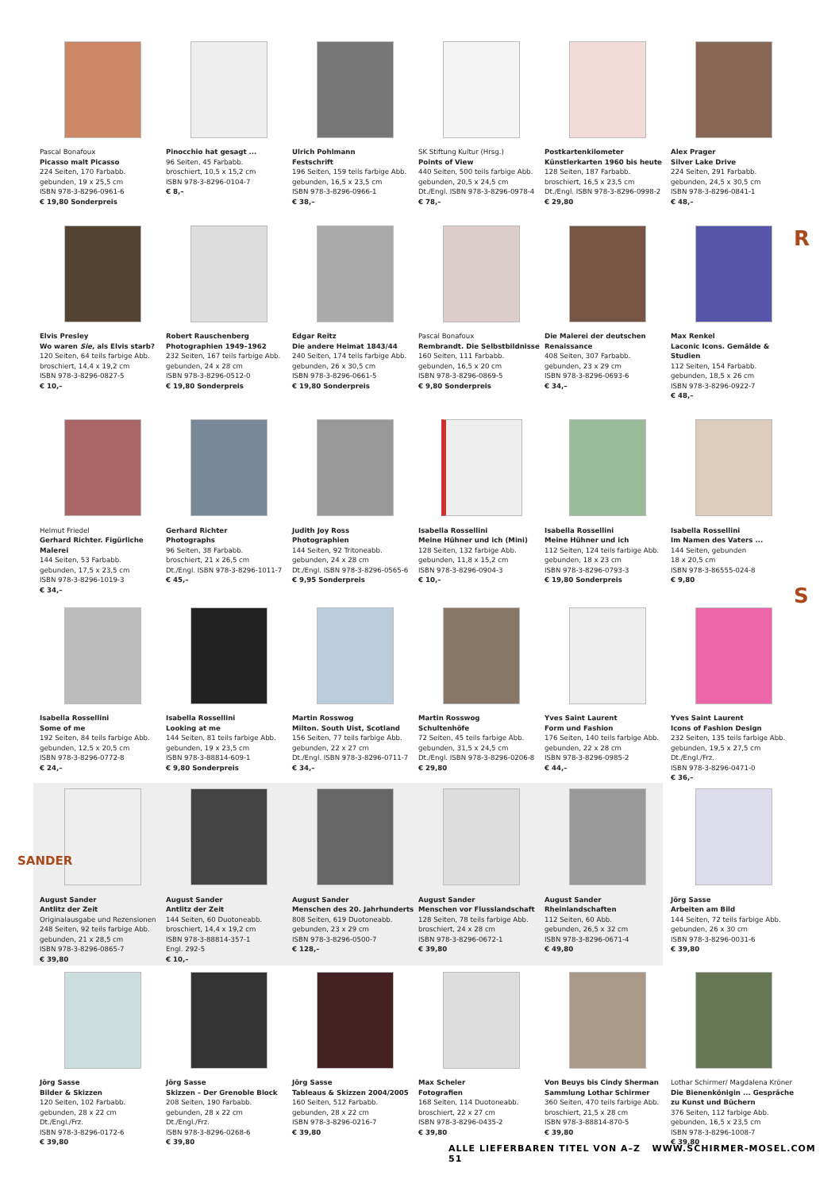Pascal Bonafoux
Picasso malt Picasso
224 Seiten, 170 Farbabb.
gebunden, 19 x 25,5 cm
ISBN 978-3-8296-0961-6
€ 19,80 Sonderpreis
Pinocchio hat gesagt ...
96 Seiten, 45 Farbabb.
broschiert, 10,5 x 15,2 cm
ISBN 978-3-8296-0104-7
€ 8,–
Ulrich Pohlmann
Festschrift
196 Seiten, 159 teils farbige Abb.
gebunden, 16,5 x 23,5 cm
ISBN 978-3-8296-0966-1
€ 38,–
SK Stiftung Kultur (Hrsg.)
Points of View
440 Seiten, 500 teils farbige Abb.
gebunden, 20,5 x 24,5 cm
Dt./Engl. ISBN 978-3-8296-0978-4
€ 78,–
Postkartenkilometer
Künstlerkarten 1960 bis heute
128 Seiten, 187 Farbabb.
broschiert, 16,5 x 23,5 cm
Dt./Engl. ISBN 978-3-8296-0998-2
€ 29,80
Alex Prager
Silver Lake Drive
224 Seiten, 291 Farbabb.
gebunden, 24,5 x 30,5 cm
ISBN 978-3-8296-0841-1
€ 48,–
R
Elvis Presley
Wo waren Sie, als Elvis starb?
120 Seiten, 64 teils farbige Abb.
broschiert, 14,4 x 19,2 cm
ISBN 978-3-8296-0827-5
€ 10,–
Robert Rauschenberg
Photographien 1949–1962
232 Seiten, 167 teils farbige Abb.
gebunden, 24 x 28 cm
ISBN 978-3-8296-0512-0
€ 19,80 Sonderpreis
Edgar Reitz
Die andere Heimat 1843/44
240 Seiten, 174 teils farbige Abb.
gebunden, 26 x 30,5 cm
ISBN 978-3-8296-0661-5
€ 19,80 Sonderpreis
Pascal Bonafoux
Rembrandt. Die Selbstbildnisse
160 Seiten, 111 Farbabb.
gebunden, 16,5 x 20 cm
ISBN 978-3-8296-0869-5
€ 9,80 Sonderpreis
Die Malerei der deutschen
Renaissance
408 Seiten, 307 Farbabb.
gebunden, 23 x 29 cm
ISBN 978-3-8296-0693-6
€ 34,–
Max Renkel
Laconic Icons. Gemälde & Studien
112 Seiten, 154 Farbabb.
gebunden, 18,5 x 26 cm
ISBN 978-3-8296-0922-7
€ 48,–
Helmut Friedel
Gerhard Richter. Figürliche Malerei
144 Seiten, 53 Farbabb.
gebunden, 17,5 x 23,5 cm
ISBN 978-3-8296-1019-3
€ 34,–
Gerhard Richter
Photographs
96 Seiten, 38 Farbabb.
broschiert, 21 x 26,5 cm
Dt./Engl. ISBN 978-3-8296-1011-7
€ 45,–
Judith Joy Ross
Photographien
144 Seiten, 92 Tritoneabb.
gebunden, 24 x 28 cm
Dt./Engl. ISBN 978-3-8296-0565-6
€ 9,95 Sonderpreis
Isabella Rossellini
Meine Hühner und ich (Mini)
128 Seiten, 132 farbige Abb.
gebunden, 11,8 x 15,2 cm
ISBN 978-3-8296-0904-3
€ 10,–
Isabella Rossellini
Meine Hühner und ich
112 Seiten, 124 teils farbige Abb.
gebunden, 18 x 23 cm
ISBN 978-3-8296-0793-3
€ 19,80 Sonderpreis
Isabella Rossellini
Im Namen des Vaters ...
144 Seiten, gebunden
18 x 20,5 cm
ISBN 978-3-86555-024-8
€ 9,80
S
Isabella Rossellini
Some of me
192 Seiten, 84 teils farbige Abb.
gebunden, 12,5 x 20,5 cm
ISBN 978-3-8296-0772-8
€ 24,–
Isabella Rossellini
Looking at me
144 Seiten, 81 teils farbige Abb.
gebunden, 19 x 23,5 cm
ISBN 978-3-88814-609-1
€ 9,80 Sonderpreis
Martin Rosswog
Milton. South Uist, Scotland
156 Seiten, 77 teils farbige Abb.
gebunden, 22 x 27 cm
Dt./Engl. ISBN 978-3-8296-0711-7
€ 34,–
Martin Rosswog
Schultenhöfe
72 Seiten, 45 teils farbige Abb.
gebunden, 31,5 x 24,5 cm
Dt./Engl. ISBN 978-3-8296-0206-8
€ 29,80
Yves Saint Laurent
Form und Fashion
176 Seiten, 140 teils farbige Abb.
gebunden, 22 x 28 cm
ISBN 978-3-8296-0985-2
€ 44,–
Yves Saint Laurent
Icons of Fashion Design
232 Seiten, 135 teils farbige Abb.
gebunden, 19,5 x 27,5 cm
Dt./Engl./Frz.
ISBN 978-3-8296-0471-0
€ 36,–
SANDER
August Sander
Antlitz der Zeit
Originalausgabe und Rezensionen
248 Seiten, 92 teils farbige Abb.
gebunden, 21 x 28,5 cm
ISBN 978-3-8296-0865-7
€ 39,80
August Sander
Antlitz der Zeit
144 Seiten, 60 Duotoneabb.
broschiert, 14,4 x 19,2 cm
ISBN 978-3-88814-357-1
Engl. 292-5
€ 10,–
August Sander
Menschen des 20. Jahrhunderts
808 Seiten, 619 Duotoneabb.
gebunden, 23 x 29 cm
ISBN 978-3-8296-0500-7
€ 128,–
August Sander
Menschen vor Flusslandschaft
128 Seiten, 78 teils farbige Abb.
broschiert, 24 x 28 cm
ISBN 978-3-8296-0672-1
€ 39,80
August Sander
Rheinlandschaften
112 Seiten, 60 Abb.
gebunden, 26,5 x 32 cm
ISBN 978-3-8296-0671-4
€ 49,80
Jörg Sasse
Arbeiten am Bild
144 Seiten, 72 teils farbige Abb.
gebunden, 26 x 30 cm
ISBN 978-3-8296-0031-6
€ 39,80
Jörg Sasse
Bilder & Skizzen
120 Seiten, 102 Farbabb.
gebunden, 28 x 22 cm
Dt./Engl./Frz.
ISBN 978-3-8296-0172-6
€ 39,80
Jörg Sasse
Skizzen – Der Grenoble Block
208 Seiten, 190 Farbabb.
gebunden, 28 x 22 cm
Dt./Engl./Frz.
ISBN 978-3-8296-0268-6
€ 39,80
Jörg Sasse
Tableaus & Skizzen 2004/2005
160 Seiten, 512 Farbabb.
gebunden, 28 x 22 cm
ISBN 978-3-8296-0216-7
€ 39,80
Max Scheler
Fotografien
168 Seiten, 114 Duotoneabb.
broschiert, 22 x 27 cm
ISBN 978-3-8296-0435-2
€ 39,80
Von Beuys bis Cindy Sherman
Sammlung Lothar Schirmer
360 Seiten, 470 teils farbige Abb.
broschiert, 21,5 x 28 cm
ISBN 978-3-88814-870-5
€ 39,80
Lothar Schirmer/ Magdalena Kröner
Die Bienenkönigin ... Gespräche zu Kunst und Büchern
376 Seiten, 112 farbige Abb.
gebunden, 16,5 x 23,5 cm
ISBN 978-3-8296-1008-7
€ 39,80
ALLE LIEFERBAREN TITEL VON A–Z WWW.SCHIRMER-MOSEL.COM 51